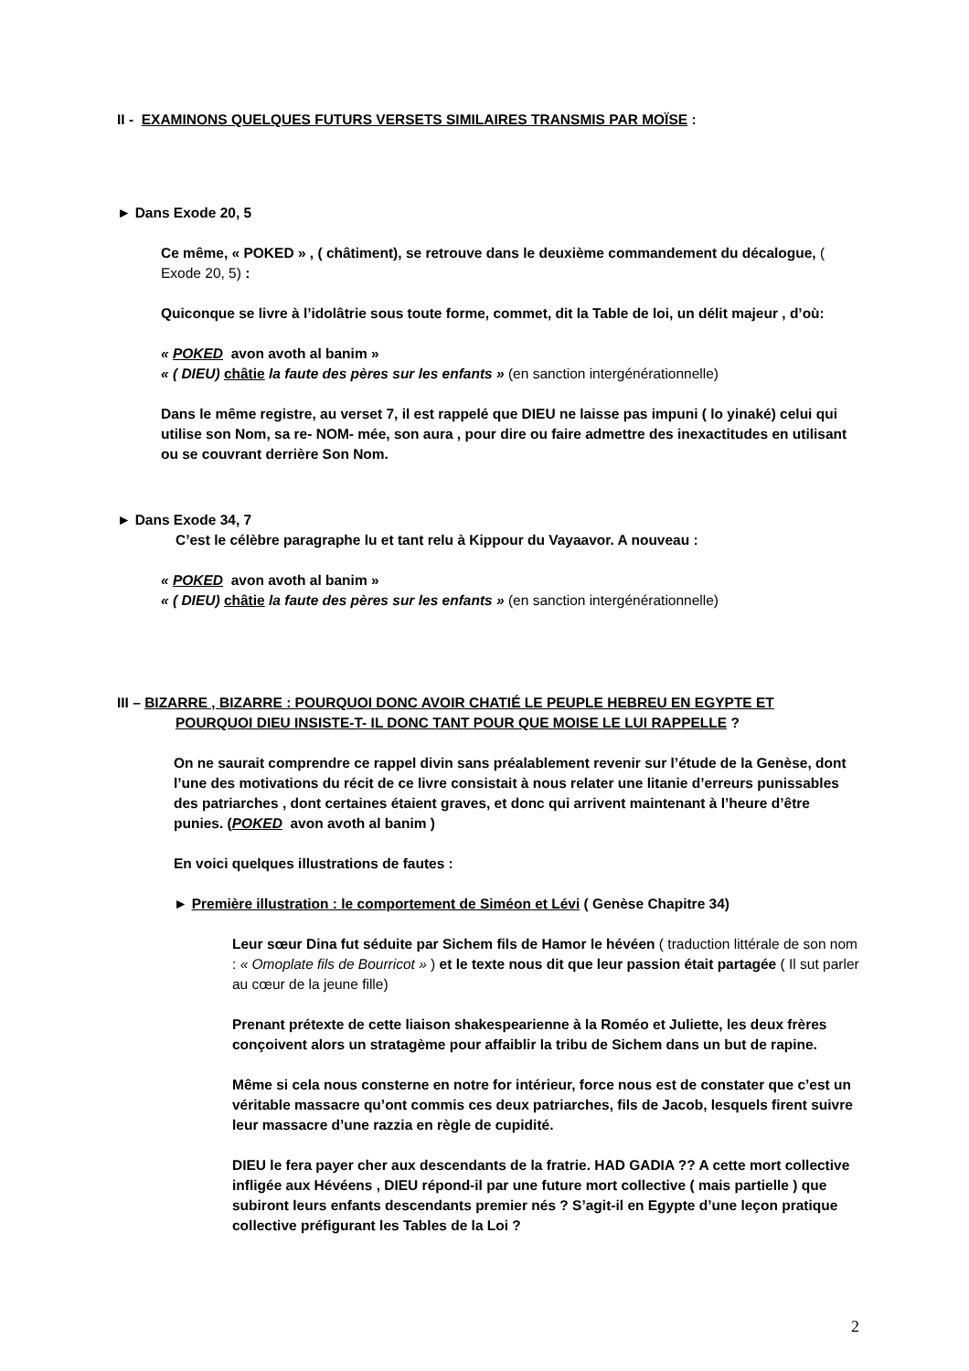II - EXAMINONS QUELQUES FUTURS VERSETS SIMILAIRES TRANSMIS PAR MOÏSE :
► Dans Exode 20, 5
Ce même, « POKED » , ( châtiment), se retrouve dans le deuxième commandement du décalogue, ( Exode 20, 5) :
Quiconque se livre à l’idolâtrie sous toute forme, commet, dit la Table de loi, un délit majeur , d’où:
« POKED avon avoth al banim »
« ( DIEU) châtie la faute des pères sur les enfants » (en sanction intergénérationnelle)
Dans le même registre, au verset 7, il est rappelé que DIEU ne laisse pas impuni ( lo yinaké) celui qui utilise son Nom, sa re- NOM- mée, son aura , pour dire ou faire admettre des inexactitudes en utilisant ou se couvrant derrière Son Nom.
► Dans Exode 34, 7
C’est le célèbre paragraphe lu et tant relu à Kippour du Vayaavor. A nouveau :
« POKED avon avoth al banim »
« ( DIEU) châtie la faute des pères sur les enfants » (en sanction intergénérationnelle)
III – BIZARRE , BIZARRE : POURQUOI DONC AVOIR CHATIÉ LE PEUPLE HEBREU EN EGYPTE ET
POURQUOI DIEU INSISTE-T- IL DONC TANT POUR QUE MOISE LE LUI RAPPELLE ?
On ne saurait comprendre ce rappel divin sans préalablement revenir sur l’étude de la Genèse, dont l’une des motivations du récit de ce livre consistait à nous relater une litanie d’erreurs punissables des patriarches , dont certaines étaient graves, et donc qui arrivent maintenant à l’heure d’être punies. (POKED avon avoth al banim )
En voici quelques illustrations de fautes :
► Première illustration : le comportement de Siméon et Lévi ( Genèse Chapitre 34)
Leur sœur Dina fut séduite par Sichem fils de Hamor le hévéen ( traduction littérale de son nom : « Omoplate fils de Bourricot » ) et le texte nous dit que leur passion était partagée ( Il sut parler au cœur de la jeune fille)
Prenant prétexte de cette liaison shakespearienne à la Roméo et Juliette, les deux frères conçoivent alors un stratagème pour affaiblir la tribu de Sichem dans un but de rapine.
Même si cela nous consterne en notre for intérieur, force nous est de constater que c’est un véritable massacre qu’ont commis ces deux patriarches, fils de Jacob, lesquels firent suivre leur massacre d’une razzia en règle de cupidité.
DIEU le fera payer cher aux descendants de la fratrie. HAD GADIA ?? A cette mort collective infligée aux Hévéens , DIEU répond-il par une future mort collective ( mais partielle ) que subiront leurs enfants descendants premier nés ? S’agit-il en Egypte d’une leçon pratique collective préfigurant les Tables de la Loi ?
2